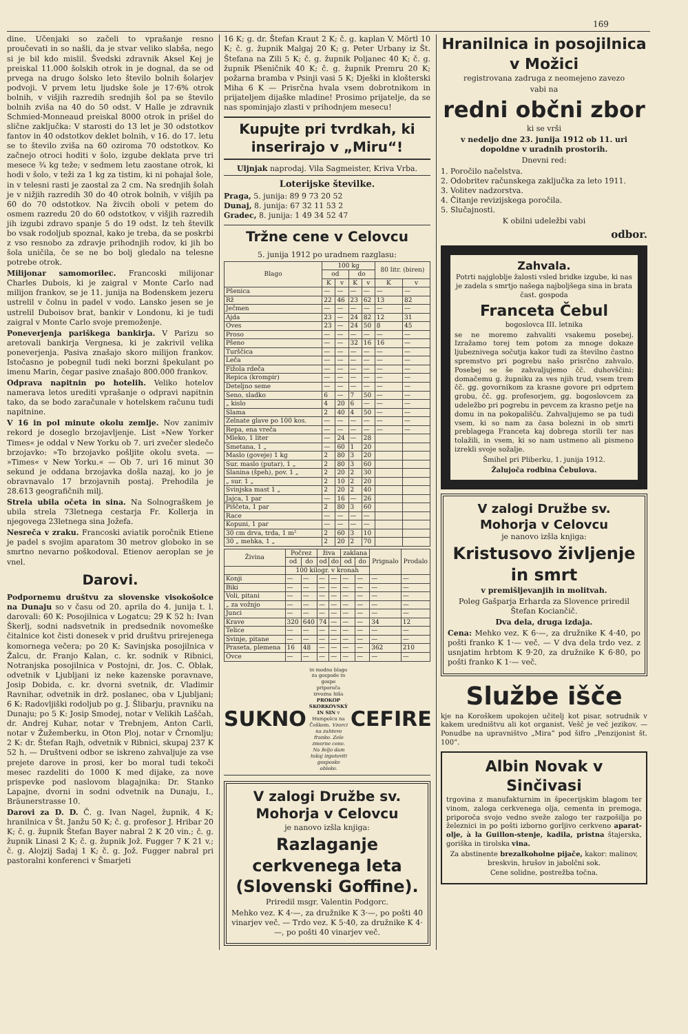169
dine. Učenjaki so začeli to vprašanje resno proučevati in so našli, da je stvar veliko slabša, nego si je bil kdo mislil. Švedski zdravnik Aksel Kej je preiskal 11.000 šolskih otrok in je dognal, da se od prvega na drugo šolsko leto število bolnih šolarjev podvoji. V prvem letu ljudske šole je 17·6% otrok bolnih, v višjih razredih srednjih šol pa se število bolnih zviša na 40 do 50 odst. V Halle je zdravnik Schmied-Monneaud preiskal 8000 otrok in prišel do slične zaključka: V starosti do 13 let je 30 odstotkov fantov in 40 odstotkov deklet bolnih, v 16. do 17. letu se to število zviša na 60 oziroma 70 odstotkov. Ko začnejo otroci hoditi v šolo, izgube deklata prve tri mesece ¾ kg teže; v sedmem letu zaostane otrok, ki hodi v šolo, v teži za 1 kg za tistim, ki ni pohajal šole, in v telesni rasti je zaostal za 2 cm. Na srednjih šolah je v nižjih razredih 30 do 40 otrok bolnih, v višjih pa 60 do 70 odstotkov. Na živcih oboli v petem do osmem razredu 20 do 60 odstotkov, v višjih razredih jih izgubi zdravo spanje 5 do 19 odst. Iz teh številk bo vsak rodoljub spoznal, kako je treba, da se poskrbi z vso resnobo za zdravje prihodnjih rodov, ki jih bo šola uničila, če se ne bo bolj gledalo na telesne potrebe otrok.
Milijonar samomorilec. Francoski milijonar Charles Dubois, ki je zaigral v Monte Carlo nad milijon frankov, se je 11. junija na Bodenskem jezeru ustrelil v čolnu in padel v vodo. Lansko jesen se je ustrelil Duboisov brat, bankir v Londonu, ki je tudi zaigral v Monte Carlo svoje premoženje.
Poneverjenja pariškega bankirja. V Parizu so aretovali bankirja Vergnesa, ki je zakrivil velika poneverjenja. Pasiva znašajo skoro milijon frankov. Istočasno je pobegnil tudi neki borzni špekulant po imenu Marin, čegar pasive znašajo 800.000 frankov.
Odprava napitnin po hotelih. Veliko hotelov namerava letos urediti vprašanje o odpravi napitnin tako, da se bodo zaračunale v hotelskem računu tudi napitnine.
V 16 in pol minute okolu zemlje. Nov zanimiv rekord je doseglo brzojavljenje. List »New Yorker Times« je oddal v New Yorku ob 7. uri zvečer sledečo brzojavko: »To brzojavko pošljite okolu sveta. — »Times« v New Yorku.« — Ob 7. uri 16 minut 30 sekund je oddana brzojavka došla nazaj, ko jo je obravnavalo 17 brzojavnih postaj. Prehodila je 28.613 geografičnih milj.
Strela ubila očeta in sina. Na Solnograškem je ubila strela 73letnega cestarja Fr. Kollerja in njegovega 23letnega sina Jožefa.
Nesreča v zraku. Francoski aviatik poročnik Etiene je padel s svojim aparatom 30 metrov globoko in se smrtno nevarno poškodoval. Etienov aeroplan se je vnel.
Darovi.
Podpornemu društvu za slovenske visokošolce na Dunaju so v času od 20. aprila do 4. junija t. l. darovali: 60 K: Posojilnica v Logatcu; 29 K 52 h: Ivan Škerlj, sodni nadsvetnik in predsednik novomeške čitalnice kot čisti donesek v prid društvu prirejenega komornega večera; po 20 K: Savinjska posojilnica v Žalcu, dr. Franjo Kalan, c. kr. sodnik v Ribnici, Notranjska posojilnica v Postojni, dr. Jos. C. Oblak, odvetnik v Ljubljani iz neke kazenske poravnave, Josip Dobida, c. kr. dvorni svetnik, dr. Vladimir Ravnihar, odvetnik in drž. poslanec, oba v Ljubljani; 6 K: Radovljiški rodoljub po g. J. Šlibarju, pravniku na Dunaju; po 5 K: Josip Smodej, notar v Velikih Laščah, dr. Andrej Kuhar, notar v Trebnjem, Anton Carli, notar v Žužemberku, in Oton Ploj, notar v Črnomlju; 2 K: dr. Štefan Rajh, odvetnik v Ribnici, skupaj 237 K 52 h. — Društveni odbor se iskreno zahvaljuje za vse prejete darove in prosi, ker bo moral tudi tekoči mesec razdeliti do 1000 K med dijake, za nove prispevke pod naslovom blagajnika: Dr. Stanko Lapajne, dvorni in sodni odvetnik na Dunaju, I., Bräunerstrasse 10.
Darovi za D. D. Č. g. Ivan Nagel, župnik, 4 K; hranilnica v Št. Janžu 50 K; č. g. profesor J. Hribar 20 K; č. g. župnik Štefan Bayer nabral 2 K 20 vin.; č. g. župnik Linasi 2 K; č. g. župnik Jož. Fugger 7 K 21 v.; č. g. Alojzij Sadaj 1 K; č. g. Jož. Fugger nabral pri pastoralni konferenci v Šmarjeti
16 K; g. dr. Štefan Kraut 2 K; č. g. kaplan V. Mörtl 10 K; č. g. župnik Malgaj 20 K; g. Peter Urbany iz Št. Štefana na Zili 5 K; č. g. župnik Poljanec 40 K; č. g. župnik Pšeničnik 40 K; č. g. župnik Premru 20 K; požarna bramba v Psinji vasi 5 K; Dješki in klošterski Miha 6 K — Prisrčna hvala vsem dobrotnikom in prijateljem dijaške mladine! Prosimo prijatelje, da se nas spominjajo zlasti v prihodnjem mesecu!
Kupujte pri tvrdkah, ki inserirajo v „Miru“!
Uljnjak naprodaj. Vila Sagmeister, Kriva Vrba.
Loterijske številke.
Praga, 5. junija: 89 9 73 20 52
Dunaj, 8. junija: 67 32 11 53 2
Gradec, 8. junija: 1 49 34 52 47
Tržne cene v Celovcu
5. junija 1912 po uradnem razglasu:
| Blago | 100 kg | | | | 80 litr. (biren) | |
| --- | --- | --- | --- | --- | --- | --- |
| | od | | do | | | |
| | K | v | K | v | K | v |
| Pšenica | — | — | — | — | — | — |
| Rž | 22 | 46 | 23 | 62 | 13 | 82 |
| Ječmen | — | — | — | — | — | — |
| Ajda | 23 | — | 24 | 82 | 12 | 31 |
| Oves | 23 | — | 24 | 50 | 8 | 45 |
| Proso | — | — | — | — | — | — |
| Pšeno | — | — | 32 | 16 | 16 | — |
| Turščica | — | — | — | — | — | — |
| Leča | — | — | — | — | — | — |
| Fižola rdeča | — | — | — | — | — | — |
| Repica (krompir) | — | — | — | — | — | — |
| Deteljno seme | — | — | — | — | — | — |
| Seno, sladko | 6 | — | 7 | 50 | — | — |
| „ kislo | 4 | 20 | 6 | — | — | — |
| Slama | 2 | 40 | 4 | 50 | — | — |
| Zelnate glave po 100 kos. | — | — | — | — | — | — |
| Repa, ena vreča | — | — | — | — | — | — |
| Mleko, 1 liter | — | 24 | — | 28 | | |
| Smetana, 1 „ | — | 60 | 1 | 20 | | |
| Maslo (goveje) 1 kg | 2 | 80 | 3 | 20 | | |
| Sur. maslo (putar), 1 „ | 2 | 80 | 3 | 60 | | |
| Slanina (špeh), pov. 1 „ | 2 | 20 | 2 | 30 | | |
| „ sur. 1 „ | 2 | 10 | 2 | 20 | | |
| Svinjska mast 1 „ | 2 | 20 | 2 | 40 | | |
| Jajca, 1 par | — | 16 | — | 26 | | |
| Piščeta, 1 par | 2 | 80 | 3 | 60 | | |
| Race | — | — | — | — | | |
| Kopuni, 1 par | — | — | — | — | | |
| 30 cm drva, trda, 1 m² | 2 | 60 | 3 | 10 | | |
| 30 „ mehka, 1 „ | 2 | 20 | 2 | 70 | | |
| Živina | Počrez | | živa | | zaklana | | Prignalo | Prodalo |
| --- | --- | --- | --- | --- | --- | --- | --- | --- |
| | od | do | od | do | od | do | | |
| | 100 kilogr. v kronah | | | | | | | |
| Konji | — | — | — | — | — | — | — | — |
| Biki | — | — | — | — | — | — | — | — |
| Voli, pitani | — | — | — | — | — | — | — | — |
| „ za vožnjo | — | — | — | — | — | — | — | — |
| Junci | — | — | — | — | — | — | — | — |
| Krave | 320 | 640 | 74 | — | — | — | 34 | 12 |
| Telice | — | — | — | — | — | — | — | — |
| Svinje, pitane | — | — | — | — | — | — | — | — |
| Praseta, plemena | 16 | 48 | — | — | — | — | 362 | 210 |
| Ovce | — | — | — | — | — | — | — | — |
SUKNO
in modno blago za gospode in gospe priporoča izvozna hiša PROKOP SKORKOVSKÝ IN SIN v Humpolcu na Češkem. Vzorci na zahtevo franko. Zelo zmerne cene. Na željo dam tukaj izgotoviti gosposke obleke.
CEFIRE
V zalogi Družbe sv. Mohorja v Celovcu
je nanovo izšla knjiga:
Razlaganje cerkvenega leta (Slovenski Goffine).
Priredil msgr. Valentin Podgorc.
Mehko vez. K 4·—, za družnike K 3·—, po pošti 40 vinarjev več. — Trdo vez. K 5·40, za družnike K 4·—, po pošti 40 vinarjev več.
Hranilnica in posojilnica v Možici
registrovana zadruga z neomejeno zavezo
vabi na
redni občni zbor
ki se vrši
v nedeljo dne 23. junija 1912 ob 11. uri dopoldne v uradnih prostorih.
Dnevni red:
1. Poročilo načelstva.
2. Odobritev računskega zaključka za leto 1911.
3. Volitev nadzorstva.
4. Čitanje revizijskega poročila.
5. Slučajnosti.
K obilni udeležbi vabi
odbor.
Zahvala.
Potrti najgloblje žalosti vsled bridke izgube, ki nas je zadela s smrtjo našega najboljšega sina in brata čast. gospoda
Franceta Čebul
bogoslovca III. letnika
se ne moremo zahvaliti vsakemu posebej. Izražamo torej tem potom za mnoge dokaze ljubeznivega sočutja kakor tudi za številno častno spremstvo pri pogrebu našo prisrčno zahvalo. Posebej se še zahvaljujemo čč. duhovščini: domačemu g. župniku za ves njih trud, vsem trem čč. gg. govornikom za krasne govore pri odprtem grobu, čč. gg. profesorjem, gg. bogoslovcem za udeležbo pri pogrebu in pevcem za krasno petje na domu in na pokopališču. Zahvaljujemo se pa tudi vsem, ki so nam za časa bolezni in ob smrti preblagega Franceta kaj dobrega storili ter nas tolažili, in vsem, ki so nam ustmeno ali pismeno izrekli svoje sožalje.
Šmihel pri Pliberku, 1. junija 1912.
Žalujoča rodbina Čebulova.
V zalogi Družbe sv. Mohorja v Celovcu
je nanovo izšla knjiga:
Kristusovo življenje in smrt
v premišljevanjih in molitvah.
Poleg Gašparja Erharda za Slovence priredil Štefan Kociančič.
Dva dela, druga izdaja.
Cena: Mehko vez. K 6·—, za družnike K 4·40, po pošti franko K 1·— več. — V dva dela trdo vez. z usnjatim hrbtom K 9·20, za družnike K 6·80, po pošti franko K 1·— več.
Službe išče
kje na Koroškem upokojen učitelj kot pisar, sotrudnik v kakem uredništvu ali kot organist. Vešč je več jezikov. — Ponudbe na upravništvo „Mira“ pod šifro „Penzijonist št. 100“.
Albin Novak v Sinčivasi
trgovina z manufakturnim in špecerijskim blagom ter vinom, zaloga cerkvenega olja, cementa in premoga, priporoča svojo vedno sveže zalogo ter razpošilja po železnici in po pošti izborno gorljivo cerkveno aparat-olje, à la Guillon-stenje, kadila, pristna štajerska, goriška in tirolska vina.
Za abstinente brezalkoholne pijače, kakor: malinov, breskvin, hrušov in jabolčni sok.
Cene solidne, postrežba točna.